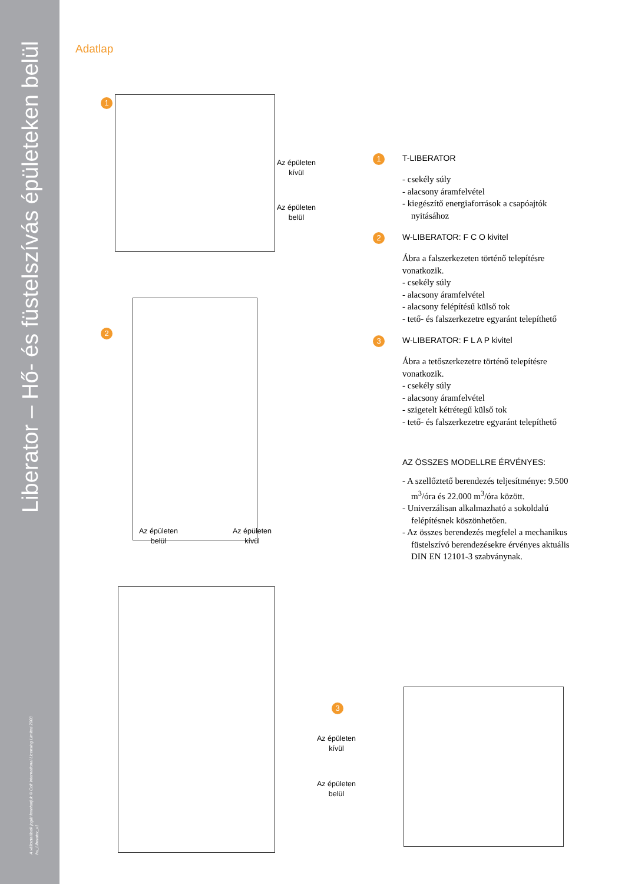Liberator – Hő- és füstelszívás épületeken belül
A változtatások jogát fenntartjuk © Colt International Licensing Limited 2008
hu_Liberator_v1
Adatlap
1
Az épületen
kívül
Az épületen
belül
2
Az épületen
belül
Az épületen
kívül
3
Az épületen
kívül
Az épületen
belül
1
T-LIBERATOR
- csekély súly
- alacsony áramfelvétel
- kiegészítő energiaforrások a csapóajtók nyitásához
2
W-LIBERATOR: F C O kivitel
Ábra a falszerkezeten történő telepítésre vonatkozik.
- csekély súly
- alacsony áramfelvétel
- alacsony felépítésű külső tok
- tető- és falszerkezetre egyaránt telepíthető
3
W-LIBERATOR: F L A P kivitel
Ábra a tetőszerkezetre történő telepítésre vonatkozik.
- csekély súly
- alacsony áramfelvétel
- szigetelt kétrétegű külső tok
- tető- és falszerkezetre egyaránt telepíthető
AZ ÖSSZES MODELLRE ÉRVÉNYES:
- A szellőztető berendezés teljesítménye: 9.500 m<sup>3</sup>/óra és 22.000 m<sup>3</sup>/óra között.
- Univerzálisan alkalmazható a sokoldalú felépítésnek köszönhetően.
- Az összes berendezés megfelel a mecha­nikus füstelszívó berendezésekre érvé­nyes aktuális DIN EN 12101-3 szab­ványnak.